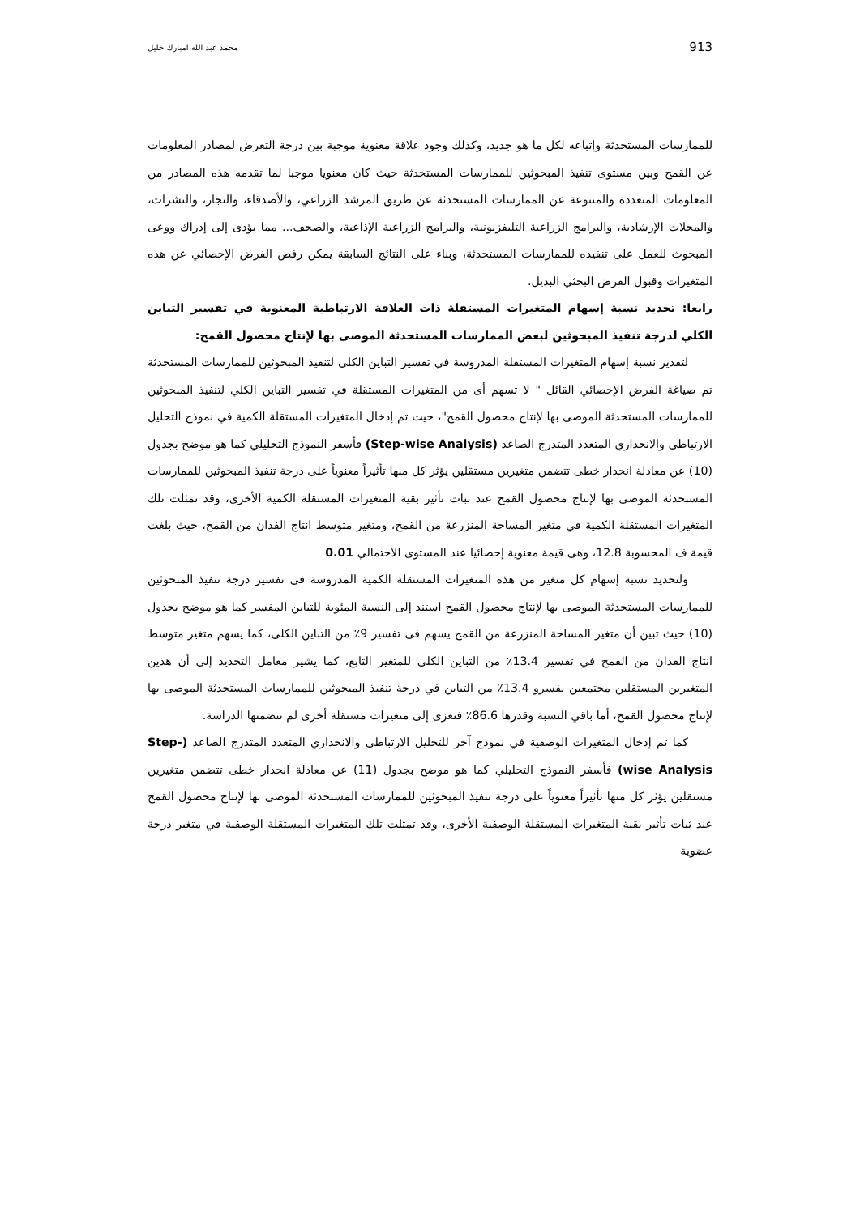913 محمد عبد الله امبارك خليل
للممارسات المستحدثة وإتباعه لكل ما هو جديد، وكذلك وجود علاقة معنوية موجبة بين درجة التعرض لمصادر المعلومات عن القمح وبين مستوى تنفيذ المبحوثين للممارسات المستحدثة حيث كان معنويا موجبا لما تقدمه هذه المصادر من المعلومات المتعددة والمتنوعة عن الممارسات المستحدثة عن طريق المرشد الزراعي، والأصدقاء، والتجار، والنشرات، والمجلات الإرشادية، والبرامج الزراعية التليفزيونية، والبرامج الزراعية الإذاعية، والصحف... مما يؤدى إلى إدراك ووعى المبحوث للعمل على تنفيذه للممارسات المستحدثة، وبناء على النتائج السابقة يمكن رفض الفرض الإحصائي عن هذه المتغيرات وقبول الفرض البحثي البديل.
رابعا: تحديد نسبة إسهام المتغيرات المستقلة ذات العلاقة الارتباطية المعنوية في تفسير التباين الكلي لدرجة تنفيذ المبحوثين لبعض الممارسات المستحدثة الموصى بها لإنتاج محصول القمح:
لتقدير نسبة إسهام المتغيرات المستقلة المدروسة في تفسير التباين الكلى لتنفيذ المبحوثين للممارسات المستحدثة تم صياغة الفرض الإحصائي القائل " لا تسهم أى من المتغيرات المستقلة في تفسير التباين الكلي لتنفيذ المبحوثين للممارسات المستحدثة الموصى بها لإنتاج محصول القمح"، حيث تم إدخال المتغيرات المستقلة الكمية في نموذج التحليل الارتباطى والانحداري المتعدد المتدرج الصاعد (Step-wise Analysis) فأسفر النموذج التحليلي كما هو موضح بجدول (10) عن معادلة انحدار خطى تتضمن متغيرين مستقلين يؤثر كل منها تأثيراً معنوياً على درجة تنفيذ المبحوثين للممارسات المستحدثة الموصى بها لإنتاج محصول القمح عند ثبات تأثير بقية المتغيرات المستقلة الكمية الأخرى، وقد تمثلت تلك المتغيرات المستقلة الكمية في متغير المساحة المنزرعة من القمح، ومتغير متوسط انتاج الفدان من القمح، حيث بلغت قيمة ف المحسوبة 12.8، وهى قيمة معنوية إحصائيا عند المستوى الاحتمالي 0.01
ولتحديد نسبة إسهام كل متغير من هذه المتغيرات المستقلة الكمية المدروسة فى تفسير درجة تنفيذ المبحوثين للممارسات المستحدثة الموصى بها لإنتاج محصول القمح استند إلى النسبة المئوية للتباين المفسر كما هو موضح بجدول (10) حيث تبين أن متغير المساحة المنزرعة من القمح يسهم فى تفسير 9٪ من التباين الكلى، كما يسهم متغير متوسط انتاج الفدان من القمح في تفسير 13.4٪ من التباين الكلى للمتغير التابع، كما يشير معامل التحديد إلى أن هذين المتغيرين المستقلين مجتمعين يفسرو 13.4٪ من التباين في درجة تنفيذ المبحوثين للممارسات المستحدثة الموصى بها لإنتاج محصول القمح، أما باقي النسبة وقدرها 86.6٪ فتعزى إلى متغيرات مستقلة أخرى لم تتضمنها الدراسة.
كما تم إدخال المتغيرات الوصفية في نموذج آخر للتحليل الارتباطى والانحداري المتعدد المتدرج الصاعد (Step-wise Analysis) فأسفر النموذج التحليلي كما هو موضح بجدول (11) عن معادلة انحدار خطى تتضمن متغيرين مستقلين يؤثر كل منها تأثيراً معنوياً على درجة تنفيذ المبحوثين للممارسات المستحدثة الموصى بها لإنتاج محصول القمح عند ثبات تأثير بقية المتغيرات المستقلة الوصفية الأخرى، وقد تمثلت تلك المتغيرات المستقلة الوصفية في متغير درجة عضوية